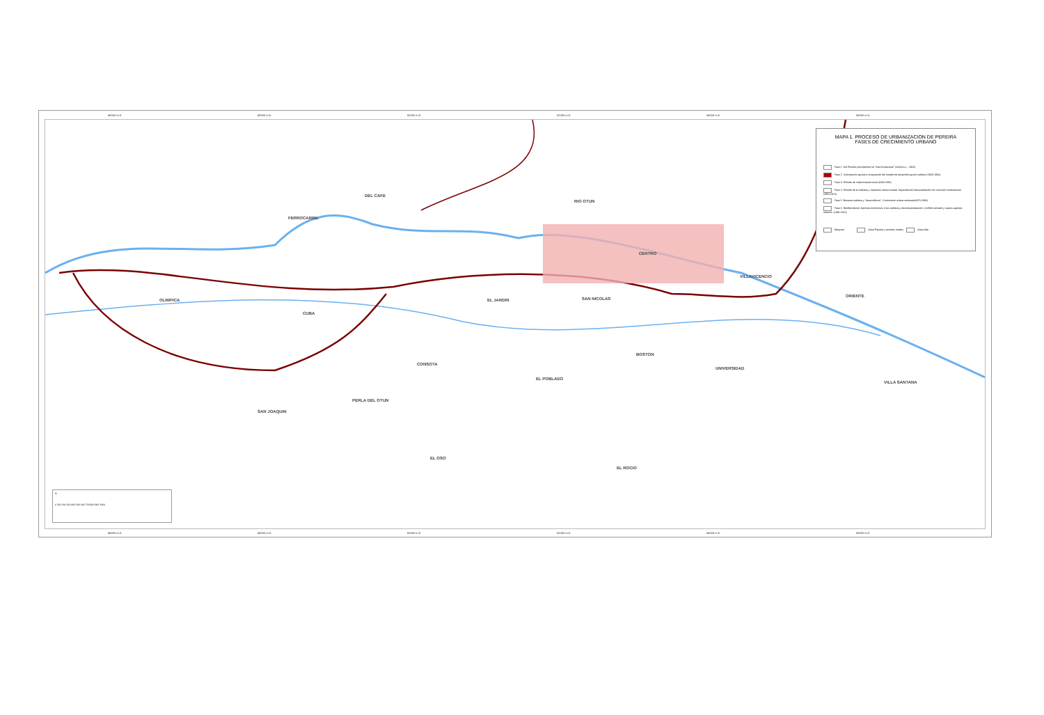46000 m.E. 48000 m.E. 50000 m.E. 52000 m.E. 54000 m.E. 56000 m.E.
DEL CAFE
FERROCARRIL
RIO OTUN
CENTRO
VILLAVICENCIO
OLIMPICA EL JARDIN SAN NICOLAS
ORIENTE
CUBA
BOSTON
CONSOTA
UNIVERSIDAD
EL POBLADO
VILLA SANTANA
PERLA DEL OTUN
SAN JOAQUIN
EL OSO
EL ROCIO
MAPA 1. PROCESO DE URBANIZACION DE PEREIRA
FASES DE CRECIMIENTO URBANO
Fase 1. Del Período precolombino al "mito fundacional" (10000 a.c – 1863)
Fase 2. Colonización agraria e instauración del modelo de desarrollo agrario cafetero (1863-1930)
Fase 3. Período de modernización local (1930-1950)
Fase 4. Período de la violencia y migración campo-ciudad. Dependencia Industrialización con inversión multinacional (1950-1970).
Fase 5. Bonanza cafetera y "desarrollismo". Crecimiento urbano acelerado1970-1990)
Fase 6. Neoliberalismo: Apertura económica, crisis cafetera y desindustrialización. Conflicto armado y nuevos agentes urbanos. (1990-2012)
Marginal Clase Popular y sectores medios Clase Alta
N
0 100 200 300 400 500 600 700 800 900 1000
46000 m.E. 48000 m.E. 50000 m.E. 52000 m.E. 54000 m.E. 56000 m.E.